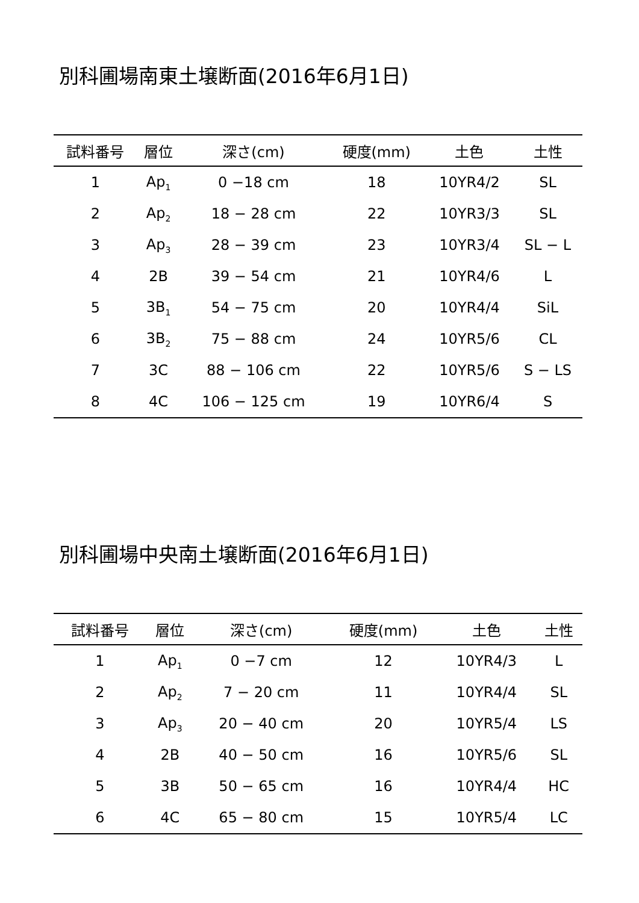別科圃場南東土壌断面(2016年6月1日)
| 試料番号 | 層位 | 深さ(cm) | 硬度(mm) | 土色 | 土性 |
| --- | --- | --- | --- | --- | --- |
| 1 | Ap<sub>1</sub> | 0 −18 cm | 18 | 10YR4/2 | SL |
| 2 | Ap<sub>2</sub> | 18 − 28 cm | 22 | 10YR3/3 | SL |
| 3 | Ap<sub>3</sub> | 28 − 39 cm | 23 | 10YR3/4 | SL − L |
| 4 | 2B | 39 − 54 cm | 21 | 10YR4/6 | L |
| 5 | 3B<sub>1</sub> | 54 − 75 cm | 20 | 10YR4/4 | SiL |
| 6 | 3B<sub>2</sub> | 75 − 88 cm | 24 | 10YR5/6 | CL |
| 7 | 3C | 88 − 106 cm | 22 | 10YR5/6 | S − LS |
| 8 | 4C | 106 − 125 cm | 19 | 10YR6/4 | S |
別科圃場中央南土壌断面(2016年6月1日)
| 試料番号 | 層位 | 深さ(cm) | 硬度(mm) | 土色 | 土性 |
| --- | --- | --- | --- | --- | --- |
| 1 | Ap<sub>1</sub> | 0 −7 cm | 12 | 10YR4/3 | L |
| 2 | Ap<sub>2</sub> | 7 − 20 cm | 11 | 10YR4/4 | SL |
| 3 | Ap<sub>3</sub> | 20 − 40 cm | 20 | 10YR5/4 | LS |
| 4 | 2B | 40 − 50 cm | 16 | 10YR5/6 | SL |
| 5 | 3B | 50 − 65 cm | 16 | 10YR4/4 | HC |
| 6 | 4C | 65 − 80 cm | 15 | 10YR5/4 | LC |